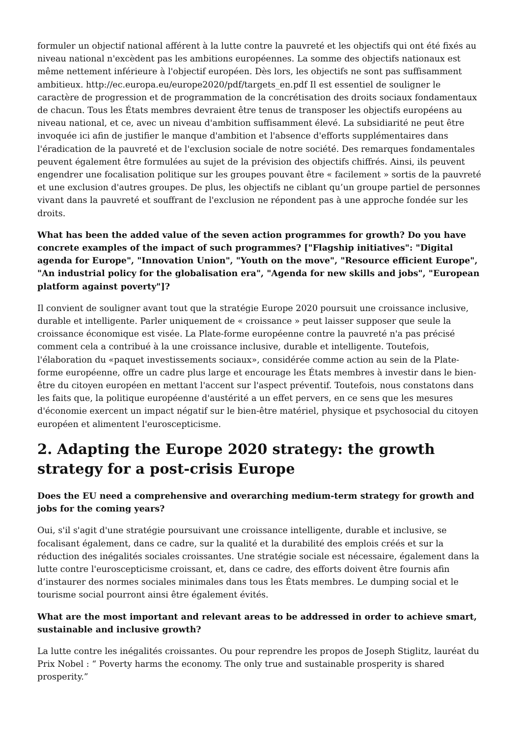formuler un objectif national afférent à la lutte contre la pauvreté et les objectifs qui ont été fixés au niveau national n'excèdent pas les ambitions européennes. La somme des objectifs nationaux est même nettement inférieure à l'objectif européen. Dès lors, les objectifs ne sont pas suffisamment ambitieux. http://ec.europa.eu/europe2020/pdf/targets_en.pdf Il est essentiel de souligner le caractère de progression et de programmation de la concrétisation des droits sociaux fondamentaux de chacun. Tous les États membres devraient être tenus de transposer les objectifs européens au niveau national, et ce, avec un niveau d'ambition suffisamment élevé. La subsidiarité ne peut être invoquée ici afin de justifier le manque d'ambition et l'absence d'efforts supplémentaires dans l'éradication de la pauvreté et de l'exclusion sociale de notre société. Des remarques fondamentales peuvent également être formulées au sujet de la prévision des objectifs chiffrés. Ainsi, ils peuvent engendrer une focalisation politique sur les groupes pouvant être « facilement » sortis de la pauvreté et une exclusion d'autres groupes. De plus, les objectifs ne ciblant qu’un groupe partiel de personnes vivant dans la pauvreté et souffrant de l'exclusion ne répondent pas à une approche fondée sur les droits.
What has been the added value of the seven action programmes for growth? Do you have concrete examples of the impact of such programmes? ["Flagship initiatives": "Digital agenda for Europe", "Innovation Union", "Youth on the move", "Resource efficient Europe", "An industrial policy for the globalisation era", "Agenda for new skills and jobs", "European platform against poverty"]?
Il convient de souligner avant tout que la stratégie Europe 2020 poursuit une croissance inclusive, durable et intelligente. Parler uniquement de « croissance » peut laisser supposer que seule la croissance économique est visée. La Plate-forme européenne contre la pauvreté n'a pas précisé comment cela a contribué à la une croissance inclusive, durable et intelligente. Toutefois, l'élaboration du «paquet investissements sociaux», considérée comme action au sein de la Plate-forme européenne, offre un cadre plus large et encourage les États membres à investir dans le bien-être du citoyen européen en mettant l'accent sur l'aspect préventif. Toutefois, nous constatons dans les faits que, la politique européenne d'austérité a un effet pervers, en ce sens que les mesures d'économie exercent un impact négatif sur le bien-être matériel, physique et psychosocial du citoyen européen et alimentent l'euroscepticisme.
2. Adapting the Europe 2020 strategy: the growth strategy for a post-crisis Europe
Does the EU need a comprehensive and overarching medium-term strategy for growth and jobs for the coming years?
Oui, s'il s'agit d'une stratégie poursuivant une croissance intelligente, durable et inclusive, se focalisant également, dans ce cadre, sur la qualité et la durabilité des emplois créés et sur la réduction des inégalités sociales croissantes. Une stratégie sociale est nécessaire, également dans la lutte contre l'euroscepticisme croissant, et, dans ce cadre, des efforts doivent être fournis afin d’instaurer des normes sociales minimales dans tous les États membres. Le dumping social et le tourisme social pourront ainsi être également évités.
What are the most important and relevant areas to be addressed in order to achieve smart, sustainable and inclusive growth?
La lutte contre les inégalités croissantes. Ou pour reprendre les propos de Joseph Stiglitz, lauréat du Prix Nobel : “ Poverty harms the economy. The only true and sustainable prosperity is shared prosperity.”